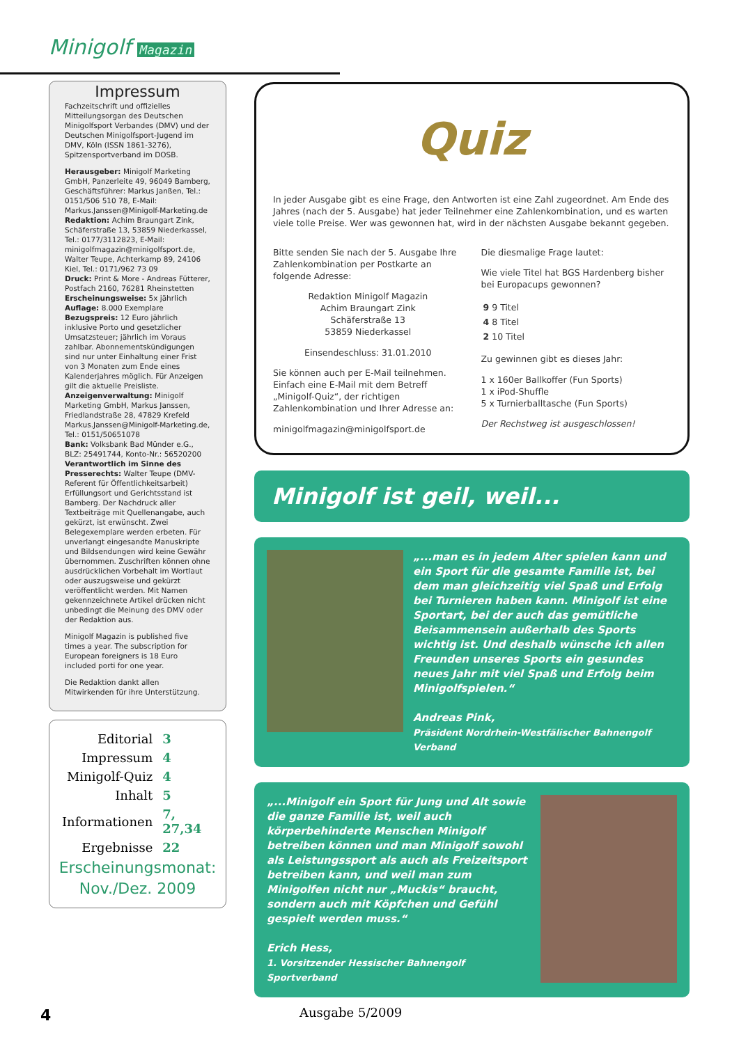Minigolf Magazin
Impressum
Fachzeitschrift und offizielles Mitteilungsorgan des Deutschen Minigolfsport Verbandes (DMV) und der Deutschen Minigolfsport-Jugend im DMV, Köln (ISSN 1861-3276), Spitzensportverband im DOSB.
Herausgeber: Minigolf Marketing GmbH, Panzerleite 49, 96049 Bamberg, Geschäftsführer: Markus Janßen, Tel.: 0151/506 510 78, E-Mail: Markus.Janssen@Minigolf-Marketing.de
Redaktion: Achim Braungart Zink, Schäferstraße 13, 53859 Niederkassel, Tel.: 0177/3112823, E-Mail: minigolfmagazin@minigolfsport.de, Walter Teupe, Achterkamp 89, 24106 Kiel, Tel.: 0171/962 73 09
Druck: Print & More - Andreas Fütterer, Postfach 2160, 76281 Rheinstetten
Erscheinungsweise: 5x jährlich
Auflage: 8.000 Exemplare
Bezugspreis: 12 Euro jährlich inklusive Porto und gesetzlicher Umsatzsteuer; jährlich im Voraus zahlbar. Abonnementskündigungen sind nur unter Einhaltung einer Frist von 3 Monaten zum Ende eines Kalenderjahres möglich. Für Anzeigen gilt die aktuelle Preisliste.
Anzeigenverwaltung: Minigolf Marketing GmbH, Markus Janssen, Friedlandstraße 28, 47829 Krefeld Markus.Janssen@Minigolf-Marketing.de, Tel.: 0151/50651078
Bank: Volksbank Bad Münder e.G., BLZ: 25491744, Konto-Nr.: 56520200
Verantwortlich im Sinne des Presserechts: Walter Teupe (DMV-Referent für Öffentlichkeitsarbeit) Erfüllungsort und Gerichtsstand ist Bamberg. Der Nachdruck aller Textbeiträge mit Quellenangabe, auch gekürzt, ist erwünscht. Zwei Belegexemplare werden erbeten. Für unverlangt eingesandte Manuskripte und Bildsendungen wird keine Gewähr übernommen. Zuschriften können ohne ausdrücklichen Vorbehalt im Wortlaut oder auszugsweise und gekürzt veröffentlicht werden. Mit Namen gekennzeichnete Artikel drücken nicht unbedingt die Meinung des DMV oder der Redaktion aus.
Minigolf Magazin is published five times a year. The subscription for European foreigners is 18 Euro included porti for one year.
Die Redaktion dankt allen Mitwirkenden für ihre Unterstützung.
| Editorial | 3 |
| Impressum | 4 |
| Minigolf-Quiz | 4 |
| Inhalt | 5 |
| Informationen | 7, 27,34 |
| Ergebnisse | 22 |
Erscheinungsmonat:
Nov./Dez. 2009
Quiz
In jeder Ausgabe gibt es eine Frage, den Antworten ist eine Zahl zugeordnet. Am Ende des Jahres (nach der 5. Ausgabe) hat jeder Teilnehmer eine Zahlenkombination, und es warten viele tolle Preise. Wer was gewonnen hat, wird in der nächsten Ausgabe bekannt gegeben.
Bitte senden Sie nach der 5. Ausgabe Ihre Zahlenkombination per Postkarte an folgende Adresse:
Redaktion Minigolf Magazin
Achim Braungart Zink
Schäferstraße 13
53859 Niederkassel
Einsendeschluss: 31.01.2010
Sie können auch per E-Mail teilnehmen. Einfach eine E-Mail mit dem Betreff „Minigolf-Quiz“, der richtigen Zahlenkombination und Ihrer Adresse an:
minigolfmagazin@minigolfsport.de
Die diesmalige Frage lautet:
Wie viele Titel hat BGS Hardenberg bisher bei Europacups gewonnen?
| 9 | 9 Titel |
| 4 | 8 Titel |
| 2 | 10 Titel |
Zu gewinnen gibt es dieses Jahr:
1 x 160er Ballkoffer (Fun Sports)
1 x iPod-Shuffle
5 x Turnierballtasche (Fun Sports)
Der Rechstweg ist ausgeschlossen!
Minigolf ist geil, weil...
„...man es in jedem Alter spielen kann und ein Sport für die gesamte Familie ist, bei dem man gleichzeitig viel Spaß und Erfolg bei Turnieren haben kann. Minigolf ist eine Sportart, bei der auch das gemütliche Beisammensein außerhalb des Sports wichtig ist. Und deshalb wünsche ich allen Freunden unseres Sports ein gesundes neues Jahr mit viel Spaß und Erfolg beim Minigolfspielen.“
Andreas Pink,
Präsident Nordrhein-Westfälischer Bahnengolf Verband
„...Minigolf ein Sport für Jung und Alt sowie die ganze Familie ist, weil auch körperbehinderte Menschen Minigolf betreiben können und man Minigolf sowohl als Leistungssport als auch als Freizeitsport betreiben kann, und weil man zum Minigolfen nicht nur „Muckis“ braucht, sondern auch mit Köpfchen und Gefühl gespielt werden muss.“
Erich Hess,
1. Vorsitzender Hessischer Bahnengolf Sportverband
4 Ausgabe 5/2009